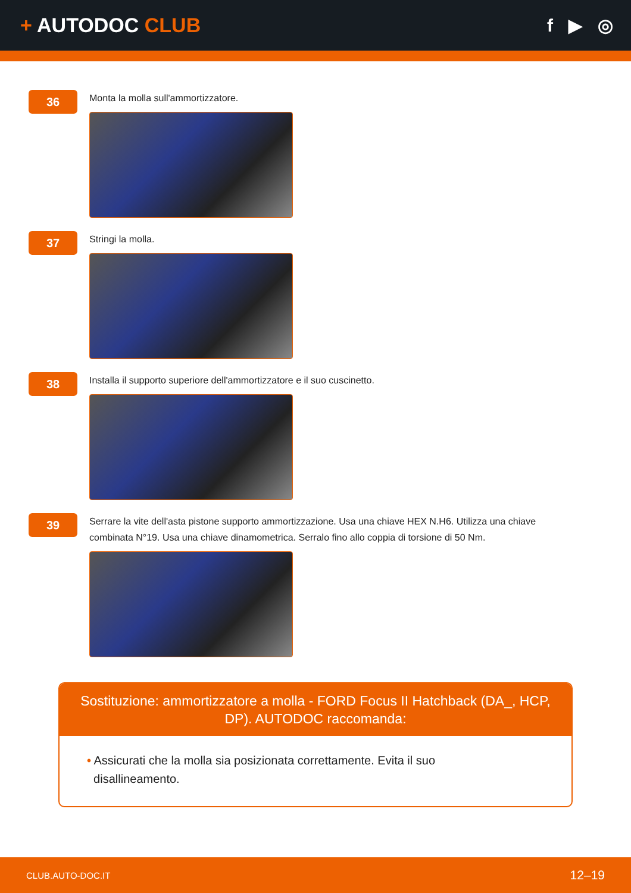+ AUTODOC CLUB f ▶ ◎
36
Monta la molla sull'ammortizzatore.
37
Stringi la molla.
38
Installa il supporto superiore dell'ammortizzatore e il suo cuscinetto.
39
Serrare la vite dell'asta pistone supporto ammortizzazione. Usa una chiave HEX N.H6. Utilizza una chiave
combinata N°19. Usa una chiave dinamometrica. Serralo fino allo coppia di torsione di 50 Nm.
Sostituzione: ammortizzatore a molla - FORD Focus II Hatchback (DA_, HCP, DP). AUTODOC raccomanda:
• Assicurati che la molla sia posizionata correttamente. Evita il suo
disallineamento.
CLUB.AUTO-DOC.IT 12–19